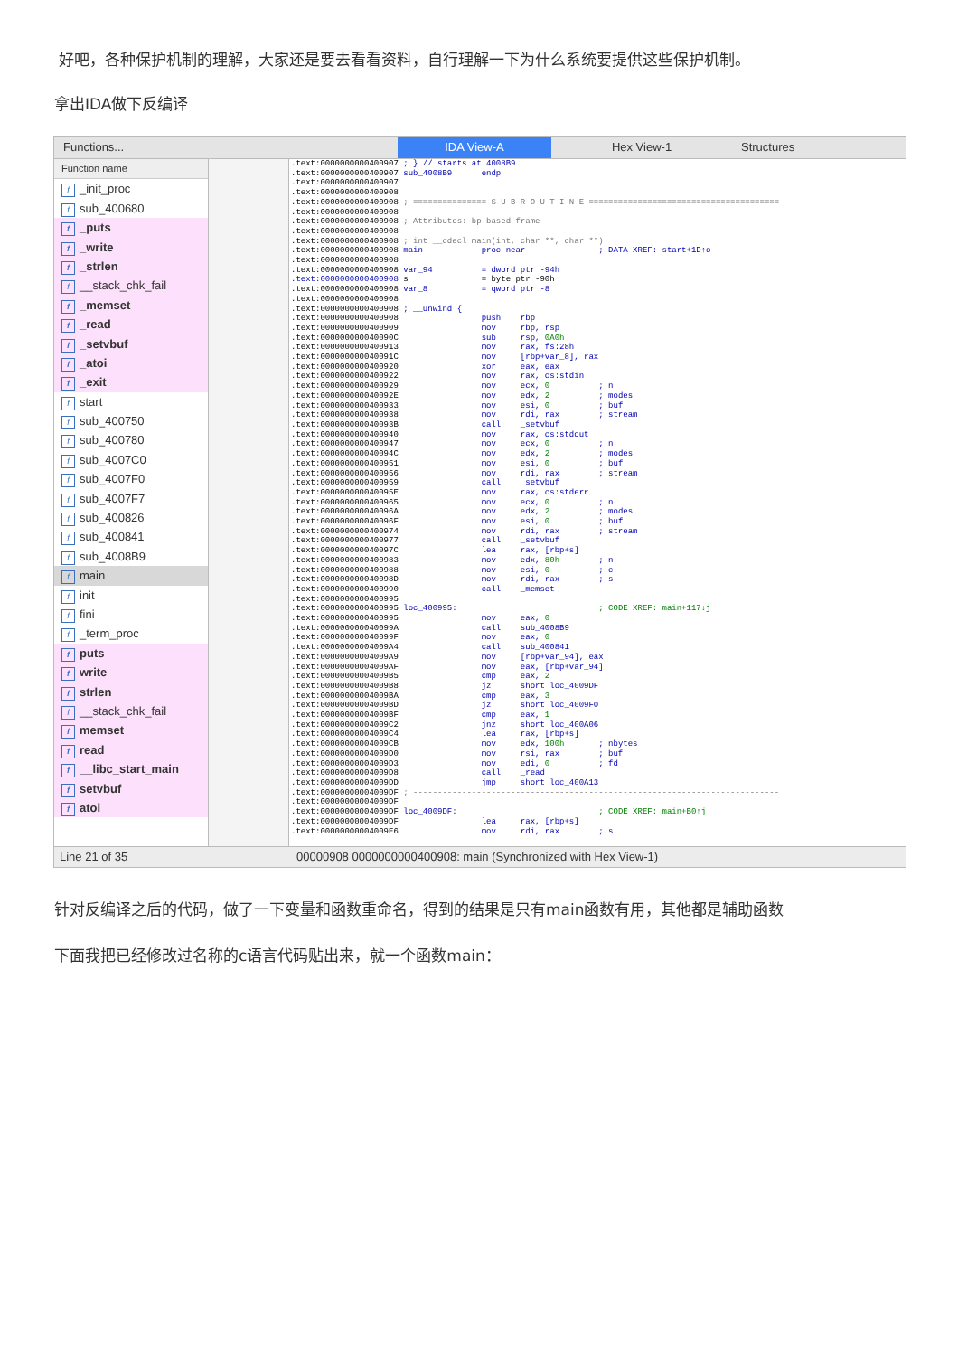好吧，各种保护机制的理解，大家还是要去看看资料，自行理解一下为什么系统要提供这些保护机制。
拿出IDA做下反编译
Functions... IDA View-A Hex View-1 Structures
Function name
f _init_proc
fsub_400680
f _puts
f _write
f _strlen
f __stack_chk_fail
f _memset
f _read
f _setvbuf
f _atoi
f _exit
fstart
fsub_400750
fsub_400780
fsub_4007C0
fsub_4007F0
fsub_4007F7
fsub_400826
fsub_400841
fsub_4008B9
fmain
finit
ffini
f _term_proc
fputs
fwrite
fstrlen
f __stack_chk_fail
fmemset
fread
f __libc_start_main
fsetvbuf
fatoi
.text:0000000000400907 ; } // starts at 4008B9
.text:0000000000400907 sub_4008B9      endp
.text:0000000000400907
.text:0000000000400908
.text:0000000000400908 ; =============== S U B R O U T I N E =======================================
.text:0000000000400908
.text:0000000000400908 ; Attributes: bp-based frame
.text:0000000000400908
.text:0000000000400908 ; int __cdecl main(int, char **, char **)
.text:0000000000400908 main            proc near               ; DATA XREF: start+1D↑o
.text:0000000000400908
.text:0000000000400908 var_94          = dword ptr -94h
.text:0000000000400908 s               = byte ptr -90h
.text:0000000000400908 var_8           = qword ptr -8
.text:0000000000400908
.text:0000000000400908 ; __unwind {
.text:0000000000400908                 push    rbp
.text:0000000000400909                 mov     rbp, rsp
.text:000000000040090C                 sub     rsp, 0A0h
.text:0000000000400913                 mov     rax, fs:28h
.text:000000000040091C                 mov     [rbp+var_8], rax
.text:0000000000400920                 xor     eax, eax
.text:0000000000400922                 mov     rax, cs:stdin
.text:0000000000400929                 mov     ecx, 0          ; n
.text:000000000040092E                 mov     edx, 2          ; modes
.text:0000000000400933                 mov     esi, 0          ; buf
.text:0000000000400938                 mov     rdi, rax        ; stream
.text:000000000040093B                 call    _setvbuf
.text:0000000000400940                 mov     rax, cs:stdout
.text:0000000000400947                 mov     ecx, 0          ; n
.text:000000000040094C                 mov     edx, 2          ; modes
.text:0000000000400951                 mov     esi, 0          ; buf
.text:0000000000400956                 mov     rdi, rax        ; stream
.text:0000000000400959                 call    _setvbuf
.text:000000000040095E                 mov     rax, cs:stderr
.text:0000000000400965                 mov     ecx, 0          ; n
.text:000000000040096A                 mov     edx, 2          ; modes
.text:000000000040096F                 mov     esi, 0          ; buf
.text:0000000000400974                 mov     rdi, rax        ; stream
.text:0000000000400977                 call    _setvbuf
.text:000000000040097C                 lea     rax, [rbp+s]
.text:0000000000400983                 mov     edx, 80h        ; n
.text:0000000000400988                 mov     esi, 0          ; c
.text:000000000040098D                 mov     rdi, rax        ; s
.text:0000000000400990                 call    _memset
.text:0000000000400995
.text:0000000000400995 loc_400995:                             ; CODE XREF: main+117↓j
.text:0000000000400995                 mov     eax, 0
.text:000000000040099A                 call    sub_4008B9
.text:000000000040099F                 mov     eax, 0
.text:00000000004009A4                 call    sub_400841
.text:00000000004009A9                 mov     [rbp+var_94], eax
.text:00000000004009AF                 mov     eax, [rbp+var_94]
.text:00000000004009B5                 cmp     eax, 2
.text:00000000004009B8                 jz      short loc_4009DF
.text:00000000004009BA                 cmp     eax, 3
.text:00000000004009BD                 jz      short loc_4009F0
.text:00000000004009BF                 cmp     eax, 1
.text:00000000004009C2                 jnz     short loc_400A06
.text:00000000004009C4                 lea     rax, [rbp+s]
.text:00000000004009CB                 mov     edx, 100h       ; nbytes
.text:00000000004009D0                 mov     rsi, rax        ; buf
.text:00000000004009D3                 mov     edi, 0          ; fd
.text:00000000004009D8                 call    _read
.text:00000000004009DD                 jmp     short loc_400A13
.text:00000000004009DF ; ---------------------------------------------------------------------------
.text:00000000004009DF
.text:00000000004009DF loc_4009DF:                             ; CODE XREF: main+B0↑j
.text:00000000004009DF                 lea     rax, [rbp+s]
.text:00000000004009E6                 mov     rdi, rax        ; s
Line 21 of 35 00000908 0000000000400908: main (Synchronized with Hex View-1)
针对反编译之后的代码，做了一下变量和函数重命名，得到的结果是只有main函数有用，其他都是辅助函数
下面我把已经修改过名称的c语言代码贴出来，就一个函数main：